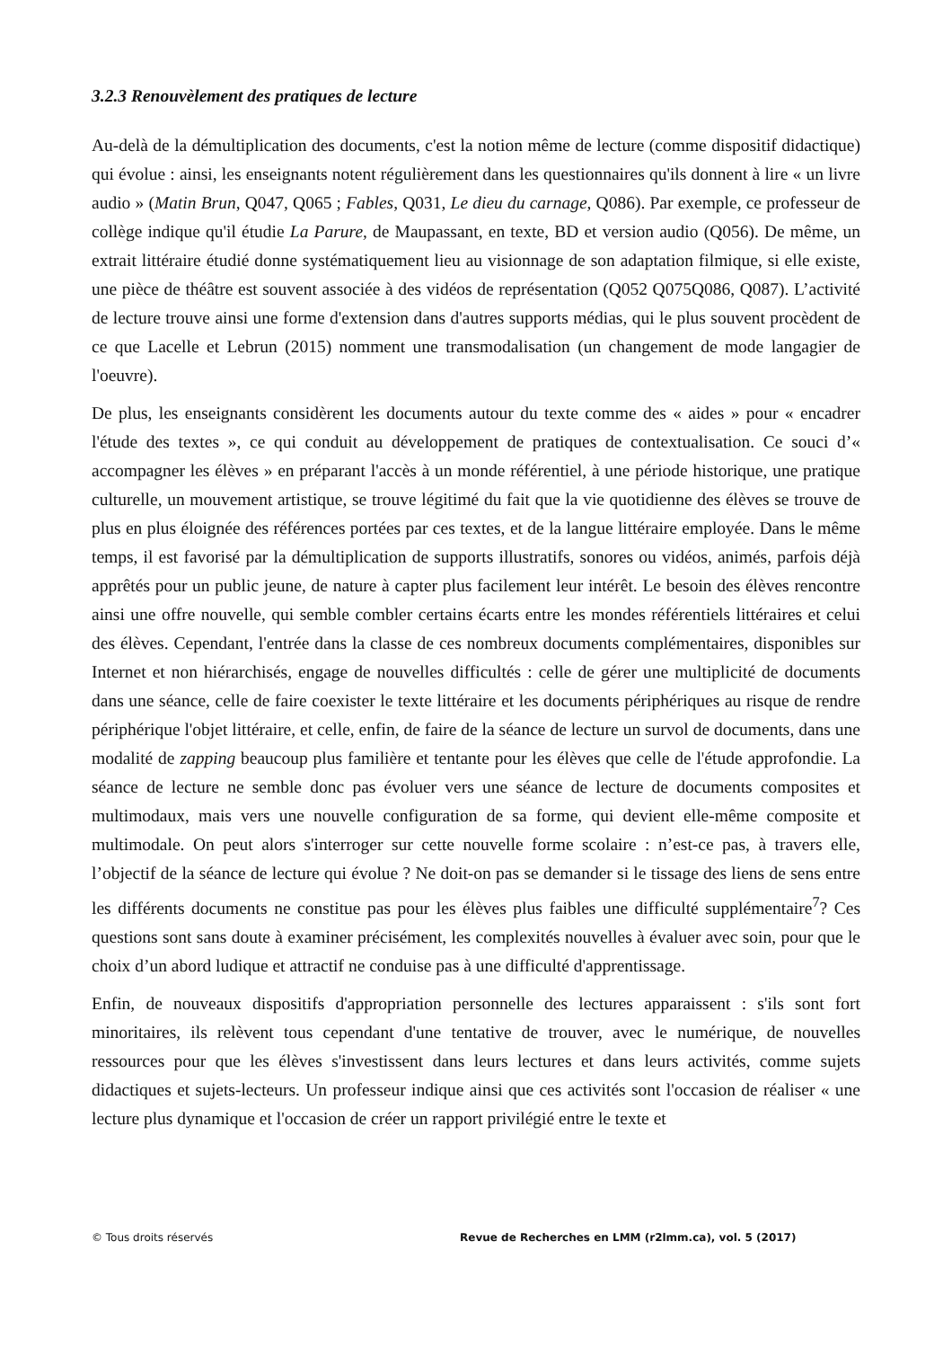3.2.3 Renouvèlement des pratiques de lecture
Au-delà de la démultiplication des documents, c'est la notion même de lecture (comme dispositif didactique) qui évolue : ainsi, les enseignants notent régulièrement dans les questionnaires qu'ils donnent à lire « un livre audio » (Matin Brun, Q047, Q065 ; Fables, Q031, Le dieu du carnage, Q086). Par exemple, ce professeur de collège indique qu'il étudie La Parure, de Maupassant, en texte, BD et version audio (Q056). De même, un extrait littéraire étudié donne systématiquement lieu au visionnage de son adaptation filmique, si elle existe, une pièce de théâtre est souvent associée à des vidéos de représentation (Q052 Q075Q086, Q087). L’activité de lecture trouve ainsi une forme d'extension dans d'autres supports médias, qui le plus souvent procèdent de ce que Lacelle et Lebrun (2015) nomment une transmodalisation (un changement de mode langagier de l'oeuvre).
De plus, les enseignants considèrent les documents autour du texte comme des « aides » pour « encadrer l'étude des textes », ce qui conduit au développement de pratiques de contextualisation. Ce souci d’« accompagner les élèves » en préparant l'accès à un monde référentiel, à une période historique, une pratique culturelle, un mouvement artistique, se trouve légitimé du fait que la vie quotidienne des élèves se trouve de plus en plus éloignée des références portées par ces textes, et de la langue littéraire employée. Dans le même temps, il est favorisé par la démultiplication de supports illustratifs, sonores ou vidéos, animés, parfois déjà apprêtés pour un public jeune, de nature à capter plus facilement leur intérêt. Le besoin des élèves rencontre ainsi une offre nouvelle, qui semble combler certains écarts entre les mondes référentiels littéraires et celui des élèves. Cependant, l'entrée dans la classe de ces nombreux documents complémentaires, disponibles sur Internet et non hiérarchisés, engage de nouvelles difficultés : celle de gérer une multiplicité de documents dans une séance, celle de faire coexister le texte littéraire et les documents périphériques au risque de rendre périphérique l'objet littéraire, et celle, enfin, de faire de la séance de lecture un survol de documents, dans une modalité de zapping beaucoup plus familière et tentante pour les élèves que celle de l'étude approfondie. La séance de lecture ne semble donc pas évoluer vers une séance de lecture de documents composites et multimodaux, mais vers une nouvelle configuration de sa forme, qui devient elle-même composite et multimodale. On peut alors s'interroger sur cette nouvelle forme scolaire : n’est-ce pas, à travers elle, l’objectif de la séance de lecture qui évolue ? Ne doit-on pas se demander si le tissage des liens de sens entre les différents documents ne constitue pas pour les élèves plus faibles une difficulté supplémentaire<sup>7</sup>? Ces questions sont sans doute à examiner précisément, les complexités nouvelles à évaluer avec soin, pour que le choix d’un abord ludique et attractif ne conduise pas à une difficulté d'apprentissage.
Enfin, de nouveaux dispositifs d'appropriation personnelle des lectures apparaissent : s'ils sont fort minoritaires, ils relèvent tous cependant d'une tentative de trouver, avec le numérique, de nouvelles ressources pour que les élèves s'investissent dans leurs lectures et dans leurs activités, comme sujets didactiques et sujets-lecteurs. Un professeur indique ainsi que ces activités sont l'occasion de réaliser « une lecture plus dynamique et l'occasion de créer un rapport privilégié entre le texte et
© Tous droits réservés Revue de Recherches en LMM (r2lmm.ca), vol. 5 (2017)